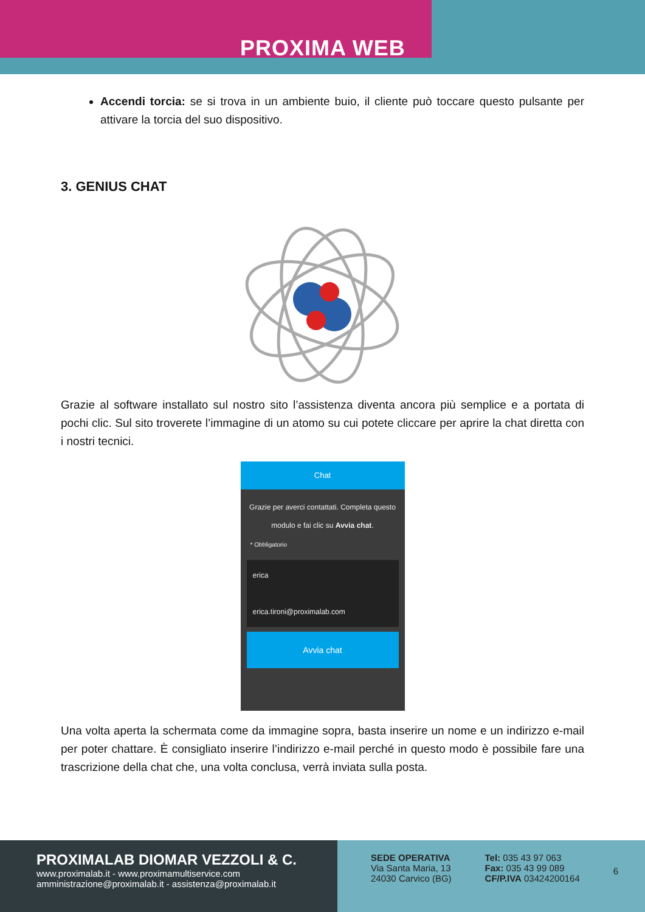PROXIMA WEB
Accendi torcia: se si trova in un ambiente buio, il cliente può toccare questo pulsante per attivare la torcia del suo dispositivo.
3. GENIUS CHAT
Grazie al software installato sul nostro sito l’assistenza diventa ancora più semplice e a portata di pochi clic. Sul sito troverete l’immagine di un atomo su cui potete cliccare per aprire la chat diretta con i nostri tecnici.
Chat
Grazie per averci contattati. Completa questo modulo e fai clic su Avvia chat.
* Obbligatorio
erica
erica.tironi@proximalab.com
Avvia chat
Una volta aperta la schermata come da immagine sopra, basta inserire un nome e un indirizzo e-mail per poter chattare. È consigliato inserire l’indirizzo e-mail perché in questo modo è possibile fare una trascrizione della chat che, una volta conclusa, verrà inviata sulla posta.
PROXIMALAB DIOMAR VEZZOLI & C.
www.proximalab.it - www.proximamultiservice.com
amministrazione@proximalab.it - assistenza@proximalab.it
SEDE OPERATIVA
Via Santa Maria, 13
24030 Carvico (BG)
Tel: 035 43 97 063
Fax: 035 43 99 089
CF/P.IVA 03424200164
6